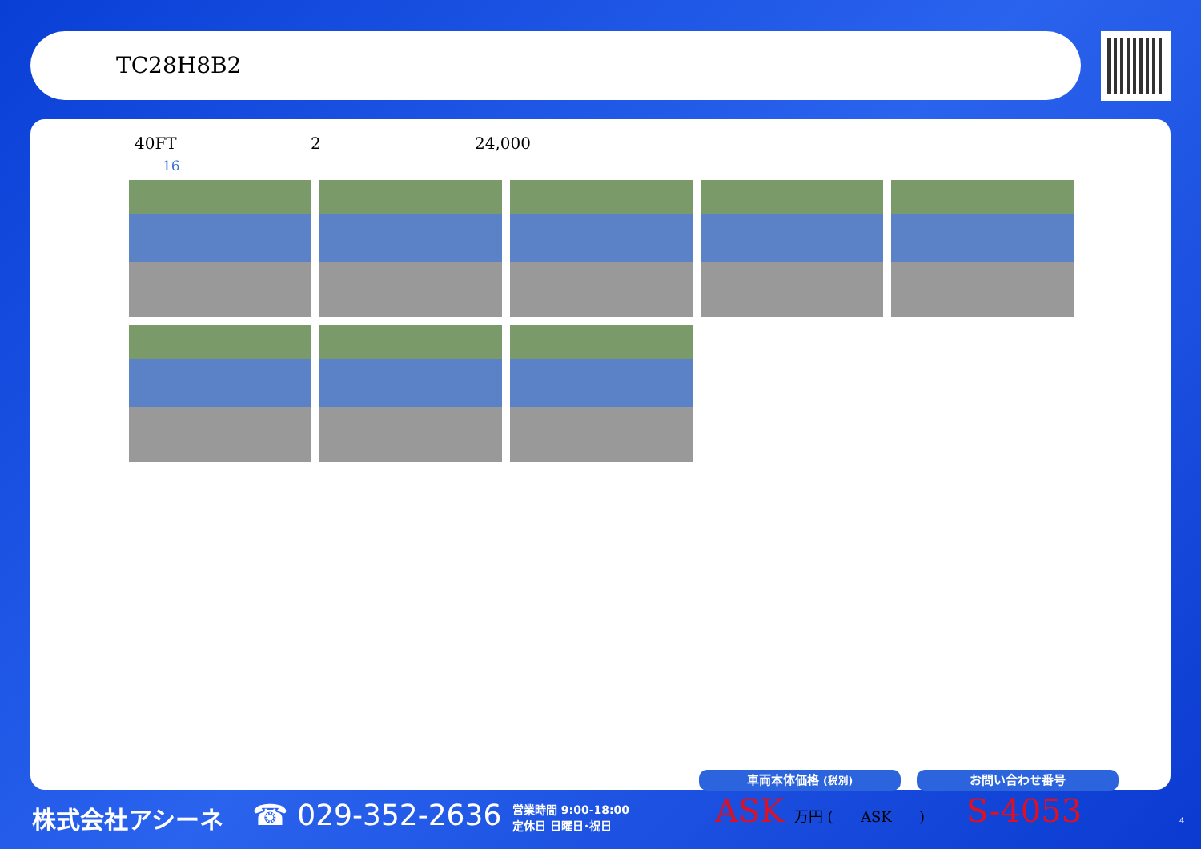TC28H8B2
40FT 2 24,000
16
株式会社アシーネ ☎ 029-352-2636
営業時間 9:00-18:00
定休日 日曜日･祝日
車両本体価格 (税別) お問い合わせ番号
ASK 万円 ( ASK ) S-4053 4